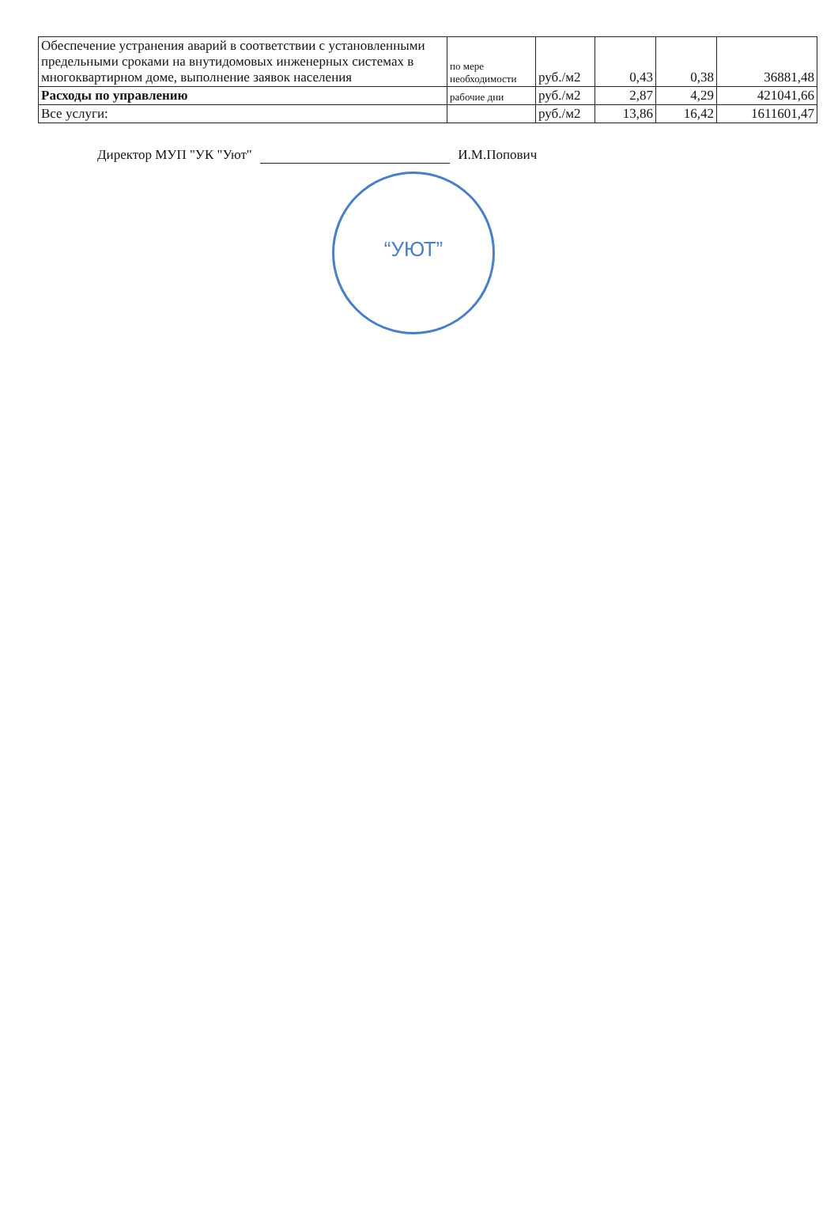| Обеспечение устранения аварий в соответствии с установленными предельными сроками на внутидомовых инженерных системах в многоквартирном доме, выполнение заявок населения | по мере необходимости | руб./м2 | 0,43 | 0,38 | 36881,48 |
| Расходы по управлению | рабочие дни | руб./м2 | 2,87 | 4,29 | 421041,66 |
| Все услуги: | | руб./м2 | 13,86 | 16,42 | 1611601,47 |
Директор МУП "УК "Уют" И.М.Попович
“УЮТ”